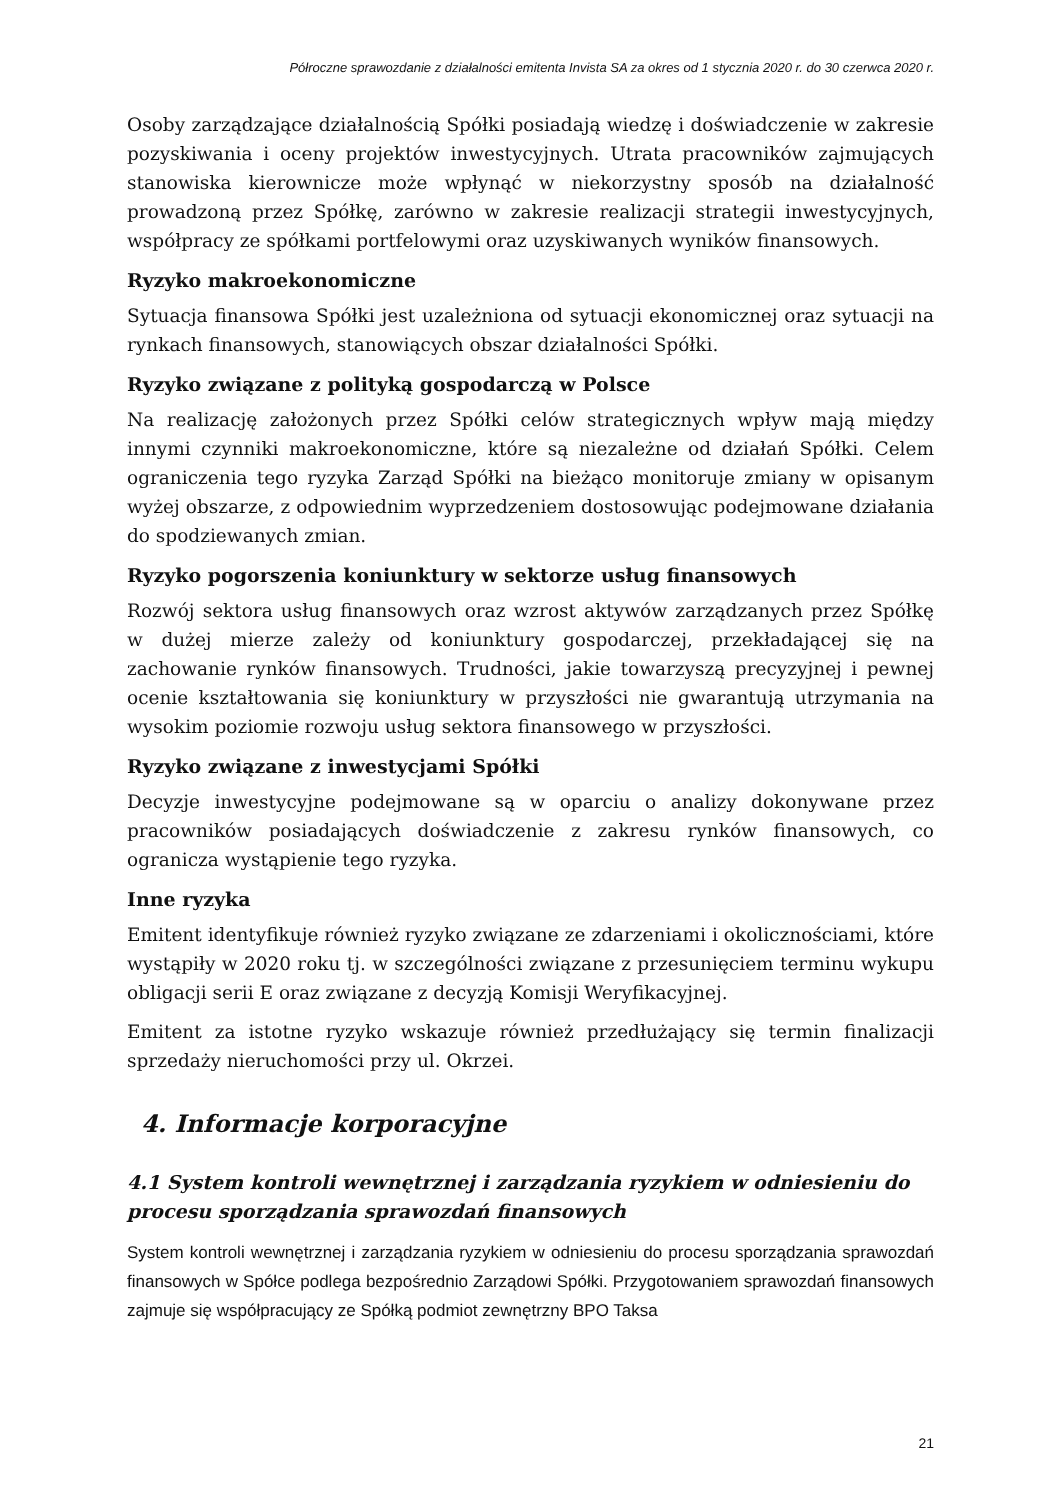Półroczne sprawozdanie z działalności emitenta Invista SA za okres od 1 stycznia 2020 r. do 30 czerwca 2020 r.
Osoby zarządzające działalnością Spółki posiadają wiedzę i doświadczenie w zakresie pozyskiwania i oceny projektów inwestycyjnych. Utrata pracowników zajmujących stanowiska kierownicze może wpłynąć w niekorzystny sposób na działalność prowadzoną przez Spółkę, zarówno w zakresie realizacji strategii inwestycyjnych, współpracy ze spółkami portfelowymi oraz uzyskiwanych wyników finansowych.
Ryzyko makroekonomiczne
Sytuacja finansowa Spółki jest uzależniona od sytuacji ekonomicznej oraz sytuacji na rynkach finansowych, stanowiących obszar działalności Spółki.
Ryzyko związane z polityką gospodarczą w Polsce
Na realizację założonych przez Spółki celów strategicznych wpływ mają między innymi czynniki makroekonomiczne, które są niezależne od działań Spółki. Celem ograniczenia tego ryzyka Zarząd Spółki na bieżąco monitoruje zmiany w opisanym wyżej obszarze, z odpowiednim wyprzedzeniem dostosowując podejmowane działania do spodziewanych zmian.
Ryzyko pogorszenia koniunktury w sektorze usług finansowych
Rozwój sektora usług finansowych oraz wzrost aktywów zarządzanych przez Spółkę w dużej mierze zależy od koniunktury gospodarczej, przekładającej się na zachowanie rynków finansowych. Trudności, jakie towarzyszą precyzyjnej i pewnej ocenie kształtowania się koniunktury w przyszłości nie gwarantują utrzymania na wysokim poziomie rozwoju usług sektora finansowego w przyszłości.
Ryzyko związane z inwestycjami Spółki
Decyzje inwestycyjne podejmowane są w oparciu o analizy dokonywane przez pracowników posiadających doświadczenie z zakresu rynków finansowych, co ogranicza wystąpienie tego ryzyka.
Inne ryzyka
Emitent identyfikuje również ryzyko związane ze zdarzeniami i okolicznościami, które wystąpiły w 2020 roku tj. w szczególności związane z przesunięciem terminu wykupu obligacji serii E oraz związane z decyzją Komisji Weryfikacyjnej.
Emitent za istotne ryzyko wskazuje również przedłużający się termin finalizacji sprzedaży nieruchomości przy ul. Okrzei.
4. Informacje korporacyjne
4.1 System kontroli wewnętrznej i zarządzania ryzykiem w odniesieniu do procesu sporządzania sprawozdań finansowych
System kontroli wewnętrznej i zarządzania ryzykiem w odniesieniu do procesu sporządzania sprawozdań finansowych w Spółce podlega bezpośrednio Zarządowi Spółki. Przygotowaniem sprawozdań finansowych zajmuje się współpracujący ze Spółką podmiot zewnętrzny BPO Taksa
21